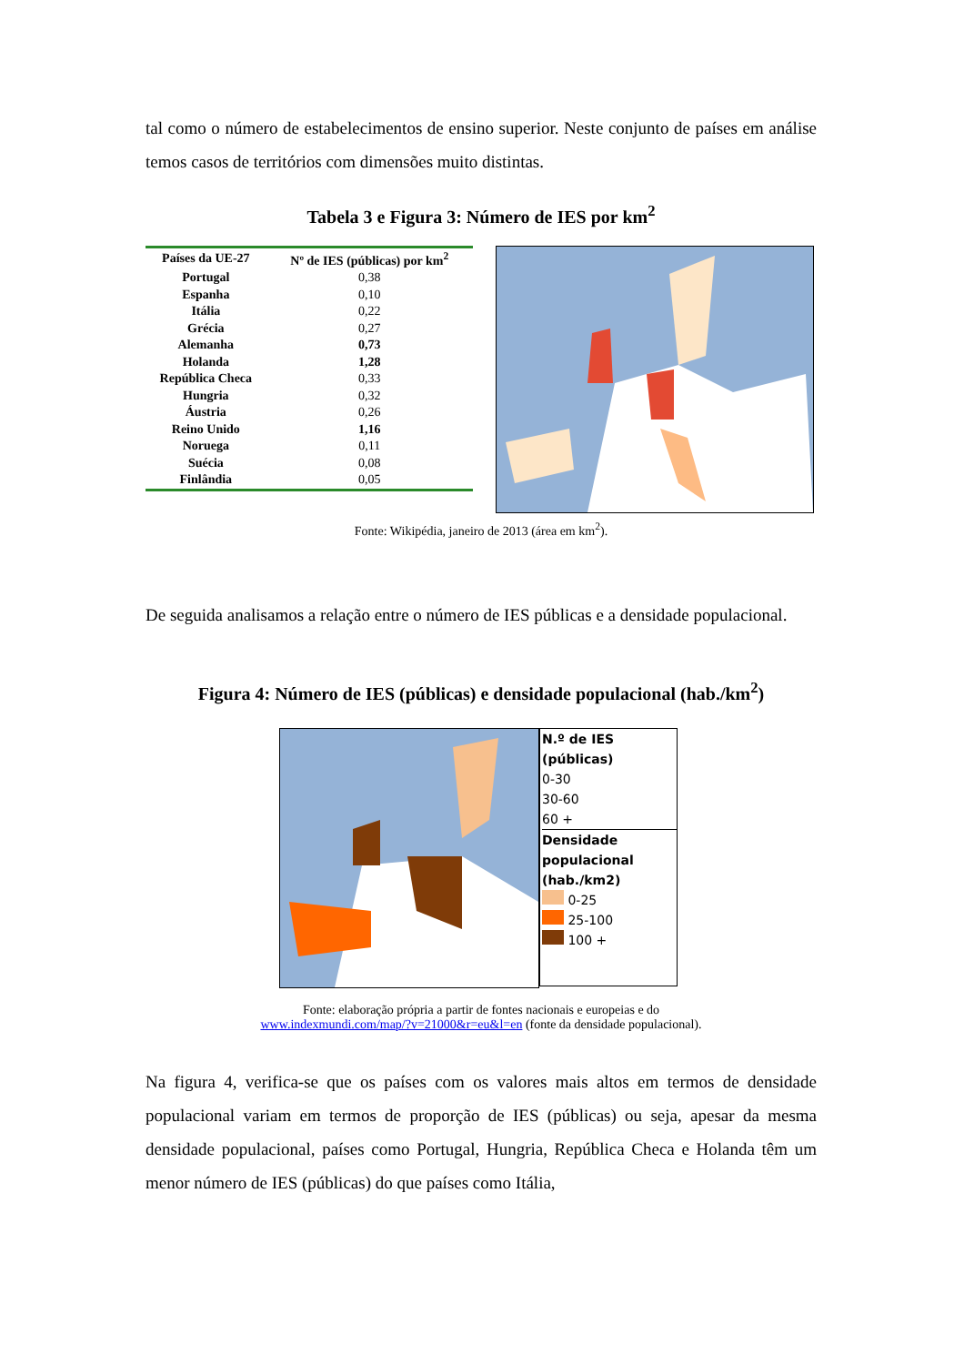tal como o número de estabelecimentos de ensino superior. Neste conjunto de países em análise temos casos de territórios com dimensões muito distintas.
Tabela 3 e Figura 3: Número de IES por km<sup>2</sup>
| Países da UE-27 | Nº de IES (públicas) por km<sup>2</sup> |
| --- | --- |
| Portugal | 0,38 |
| Espanha | 0,10 |
| Itália | 0,22 |
| Grécia | 0,27 |
| Alemanha | 0,73 |
| Holanda | 1,28 |
| República Checa | 0,33 |
| Hungria | 0,32 |
| Áustria | 0,26 |
| Reino Unido | 1,16 |
| Noruega | 0,11 |
| Suécia | 0,08 |
| Finlândia | 0,05 |
Fonte: Wikipédia, janeiro de 2013 (área em km<sup>2</sup>).
De seguida analisamos a relação entre o número de IES públicas e a densidade populacional.
Figura 4: Número de IES (públicas) e densidade populacional (hab./km<sup>2</sup>)
N.º de IES (públicas)
0-30
30-60
60 +
Densidade populacional (hab./km2)
0-25
25-100
100 +
Fonte: elaboração própria a partir de fontes nacionais e europeias e do
www.indexmundi.com/map/?v=21000&r=eu&l=en (fonte da densidade populacional).
Na figura 4, verifica-se que os países com os valores mais altos em termos de densidade populacional variam em termos de proporção de IES (públicas) ou seja, apesar da mesma densidade populacional, países como Portugal, Hungria, República Checa e Holanda têm um menor número de IES (públicas) do que países como Itália,